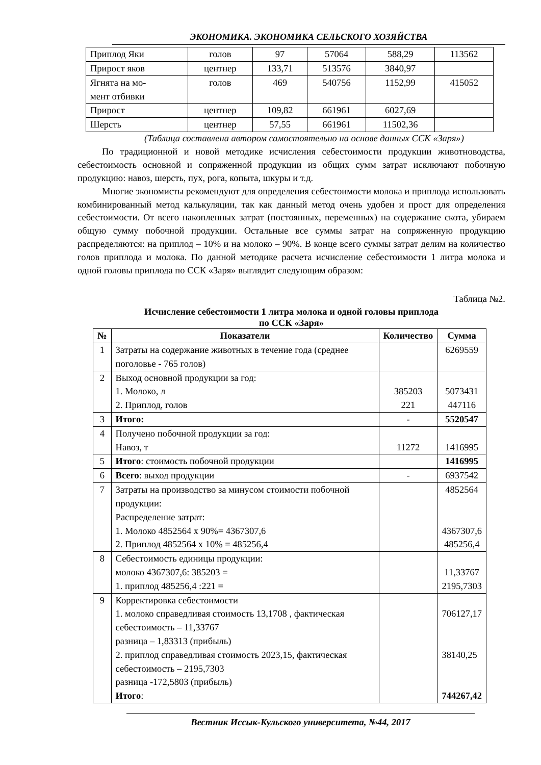ЭКОНОМИКА. ЭКОНОМИКА СЕЛЬСКОГО ХОЗЯЙСТВА
| Приплод Яки | голов | 97 | 57064 | 588,29 | 113562 |
| Прирост яков | центнер | 133,71 | 513576 | 3840,97 | |
| Ягнята на мо- мент отбивки | голов | 469 | 540756 | 1152,99 | 415052 |
| Прирост | центнер | 109,82 | 661961 | 6027,69 | |
| Шерсть | центнер | 57,55 | 661961 | 11502,36 | |
(Таблица составлена автором самостоятельно на основе данных ССК «Заря»)
По традиционной и новой методике исчисления себестоимости продукции животноводства, себестоимость основной и сопряженной продукции из общих сумм затрат исключают побочную продукцию: навоз, шерсть, пух, рога, копыта, шкуры и т.д.
Многие экономисты рекомендуют для определения себестоимости молока и приплода использовать комбинированный метод калькуляции, так как данный метод очень удобен и прост для определения себестоимости. От всего накопленных затрат (постоянных, переменных) на содержание скота, убираем общую сумму побочной продукции. Остальные все суммы затрат на сопряженную продукцию распределяются: на приплод – 10% и на молоко – 90%. В конце всего суммы затрат делим на количество голов приплода и молока. По данной методике расчета исчисление себестоимости 1 литра молока и одной головы приплода по ССК «Заря» выглядит следующим образом:
Таблица №2.
Исчисление себестоимости 1 литра молока и одной головы приплода
по ССК «Заря»
| № | Показатели | Количество | Сумма |
| --- | --- | --- | --- |
| 1 | Затраты на содержание животных в течение года (среднее поголовье - 765 голов) | | 6269559 |
| 2 | Выход основной продукции за год: 1. Молоко, л 2. Приплод, голов | 385203 221 | 5073431 447116 |
| 3 | Итого: | - | 5520547 |
| 4 | Получено побочной продукции за год: Навоз, т | 11272 | 1416995 |
| 5 | Итого : стоимость побочной продукции | | 1416995 |
| 6 | Всего : выход продукции | - | 6937542 |
| 7 | Затраты на производство за минусом стоимости побочной продукции: Распределение затрат: 1. Молоко 4852564 х 90%= 4367307,6 2. Приплод 4852564 х 10% = 485256,4 | | 4852564 4367307,6 485256,4 |
| 8 | Себестоимость единицы продукции: молоко 4367307,6: 385203 = 1. приплод 485256,4 :221 = | | 11,33767 2195,7303 |
| 9 | Корректировка себестоимости 1. молоко справедливая стоимость 13,1708 , фактическая себестоимость – 11,33767 разница – 1,83313 (прибыль) 2. приплод справедливая стоимость 2023,15, фактическая себестоимость – 2195,7303 разница -172,5803 (прибыль) Итого : | | 706127,17 38140,25 744267,42 |
Вестник Иссык-Кульского университета, №44, 2017